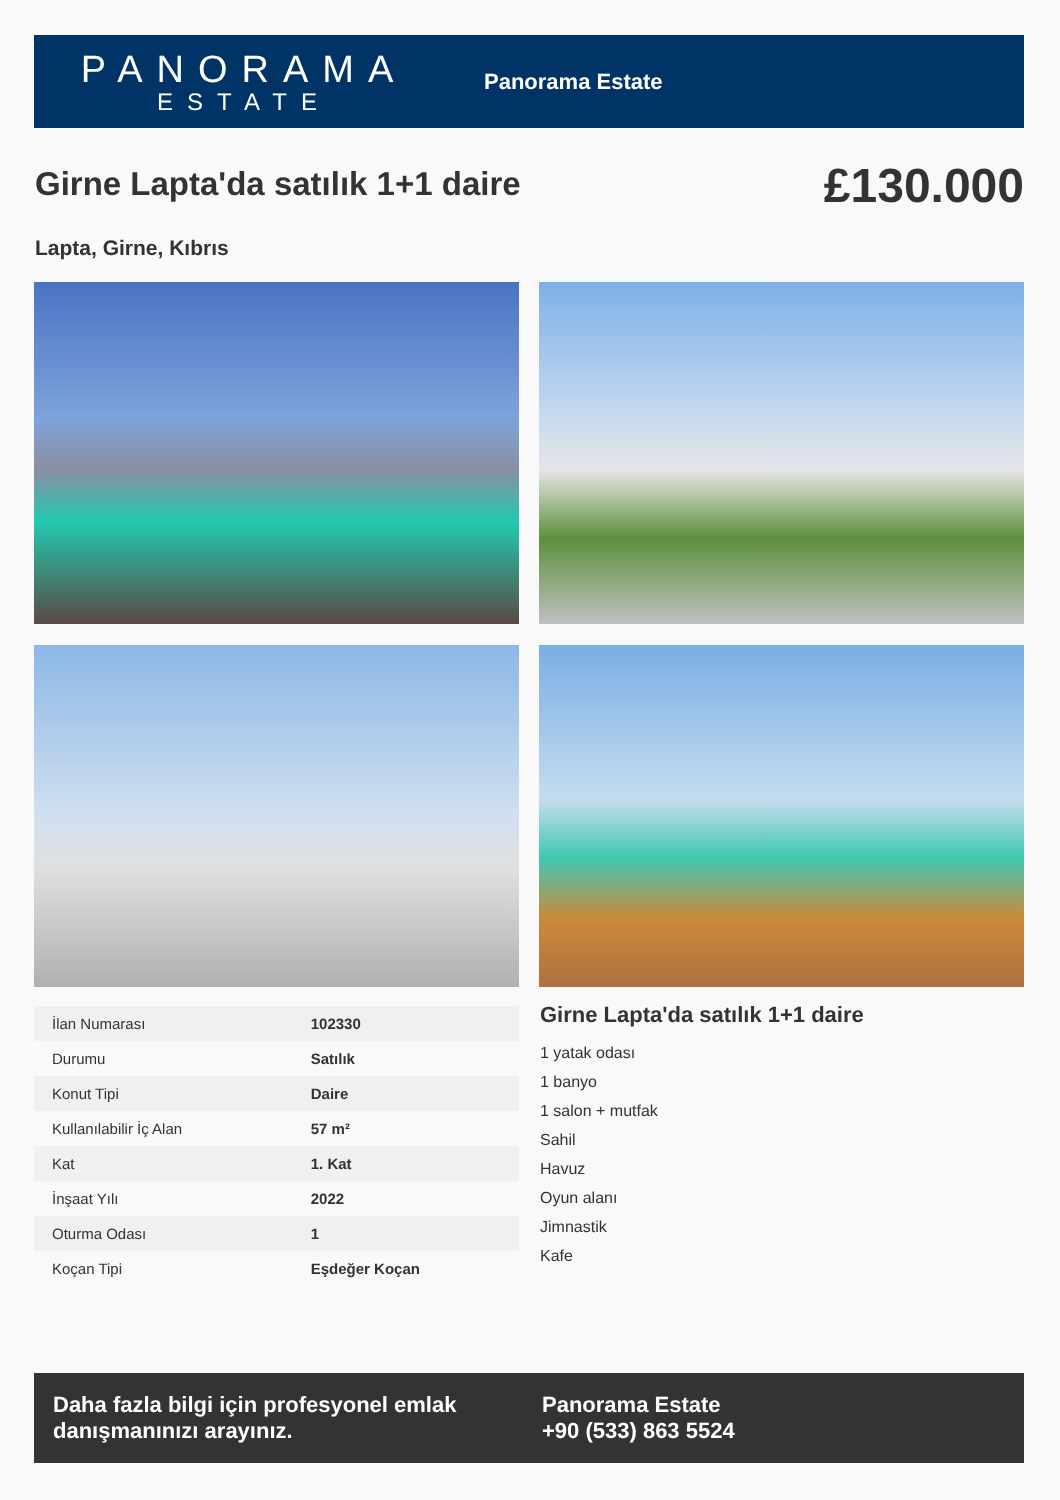PANORAMA
ESTATE
Panorama Estate
Girne Lapta'da satılık 1+1 daire
£130.000
Lapta, Girne, Kıbrıs
| İlan Numarası | 102330 |
| Durumu | Satılık |
| Konut Tipi | Daire |
| Kullanılabilir İç Alan | 57 m² |
| Kat | 1. Kat |
| İnşaat Yılı | 2022 |
| Oturma Odası | 1 |
| Koçan Tipi | Eşdeğer Koçan |
Girne Lapta'da satılık 1+1 daire
1 yatak odası
1 banyo
1 salon + mutfak
Sahil
Havuz
Oyun alanı
Jimnastik
Kafe
Daha fazla bilgi için profesyonel emlak danışmanınızı arayınız.
Panorama Estate
+90 (533) 863 5524